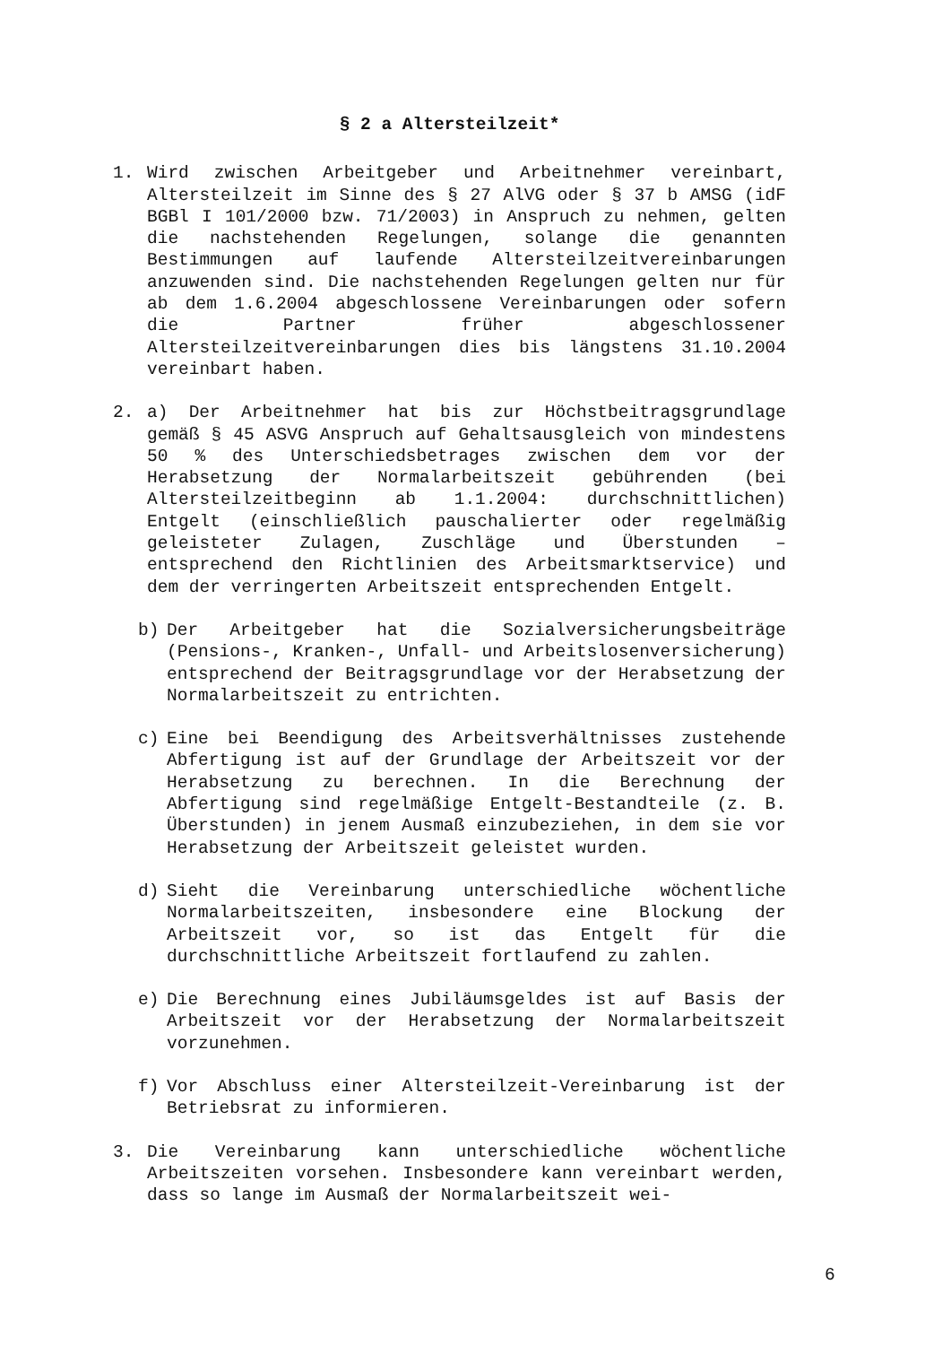§ 2 a Altersteilzeit*
1. Wird zwischen Arbeitgeber und Arbeitnehmer vereinbart, Altersteilzeit im Sinne des § 27 AlVG oder § 37 b AMSG (idF BGBl I 101/2000 bzw. 71/2003) in Anspruch zu nehmen, gelten die nachstehenden Regelungen, solange die genannten Bestimmungen auf laufende Altersteilzeitvereinbarungen anzuwenden sind. Die nachstehenden Regelungen gelten nur für ab dem 1.6.2004 abgeschlossene Vereinbarungen oder sofern die Partner früher abgeschlossener Altersteilzeitvereinbarungen dies bis längstens 31.10.2004 vereinbart haben.
2. a) Der Arbeitnehmer hat bis zur Höchstbeitragsgrundlage gemäß § 45 ASVG Anspruch auf Gehaltsausgleich von mindestens 50 % des Unterschiedsbetrages zwischen dem vor der Herabsetzung der Normalarbeitszeit gebührenden (bei Altersteilzeitbeginn ab 1.1.2004: durchschnittlichen) Entgelt (einschließlich pauschalierter oder regelmäßig geleisteter Zulagen, Zuschläge und Überstunden – entsprechend den Richtlinien des Arbeitsmarktservice) und dem der verringerten Arbeitszeit entsprechenden Entgelt.
b) Der Arbeitgeber hat die Sozialversicherungsbeiträge (Pensions-, Kranken-, Unfall- und Arbeitslosenversicherung) entsprechend der Beitragsgrundlage vor der Herabsetzung der Normalarbeitszeit zu entrichten.
c) Eine bei Beendigung des Arbeitsverhältnisses zustehende Abfertigung ist auf der Grundlage der Arbeitszeit vor der Herabsetzung zu berechnen. In die Berechnung der Abfertigung sind regelmäßige Entgelt-Bestandteile (z. B. Überstunden) in jenem Ausmaß einzubeziehen, in dem sie vor Herabsetzung der Arbeitszeit geleistet wurden.
d) Sieht die Vereinbarung unterschiedliche wöchentliche Normalarbeitszeiten, insbesondere eine Blockung der Arbeitszeit vor, so ist das Entgelt für die durchschnittliche Arbeitszeit fortlaufend zu zahlen.
e) Die Berechnung eines Jubiläumsgeldes ist auf Basis der Arbeitszeit vor der Herabsetzung der Normalarbeitszeit vorzunehmen.
f) Vor Abschluss einer Altersteilzeit-Vereinbarung ist der Betriebsrat zu informieren.
3. Die Vereinbarung kann unterschiedliche wöchentliche Arbeitszeiten vorsehen. Insbesondere kann vereinbart werden, dass so lange im Ausmaß der Normalarbeitszeit wei-
6